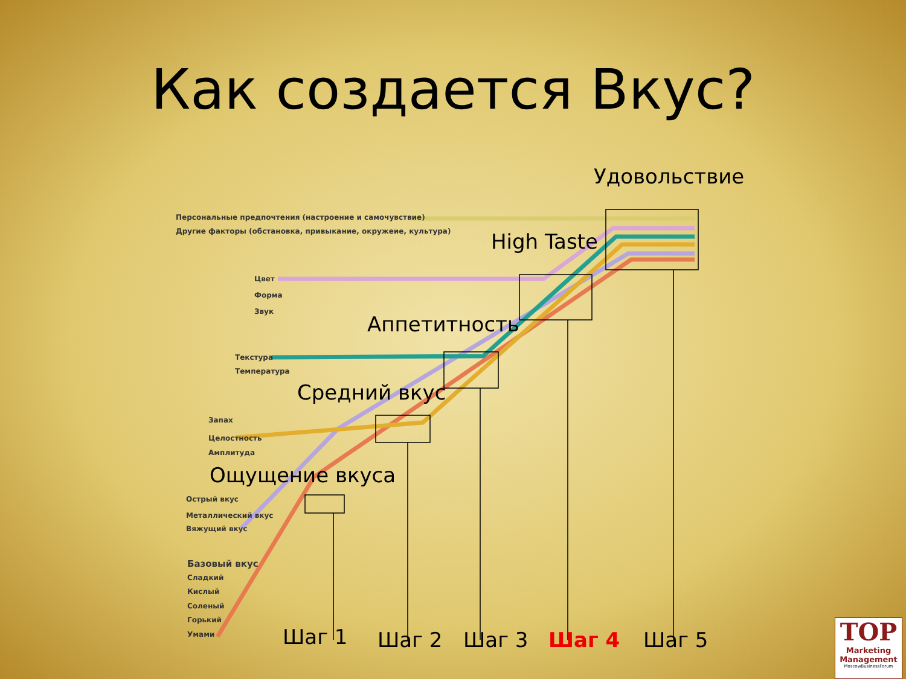Как создается Вкус?
Удовольствие
High Taste
Аппетитность
Средний вкус
Ощущение вкуса
Персональные предпочтения (настроение и самочувствие)
Другие факторы (обстановка, привыкание, окружеие, культура)
Цвет
Форма
Звук
Текстура
Температура
Запах
Целостность
Амплитуда
Острый вкус
Металлический вкус
Вяжущий вкус
Базовый вкус
Сладкий
Кислый
Соленый
Горький
Умами Шаг 1 Шаг 2 Шаг 3 Шаг 4 Шаг 5
TOP
Marketing Management
MoscowBusinessForum